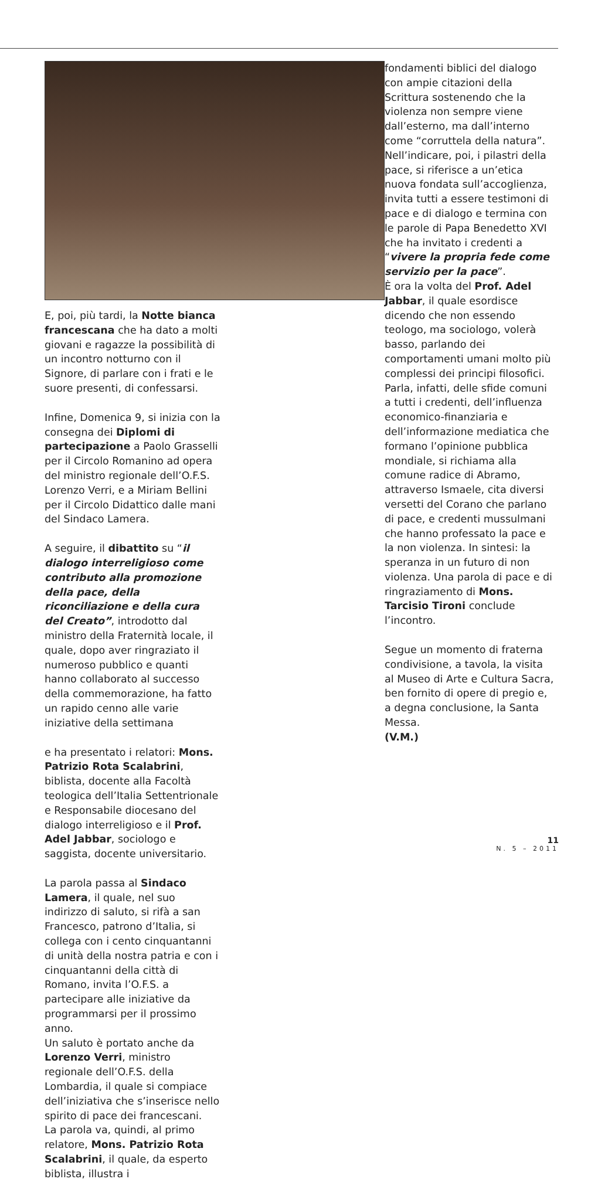E, poi, più tardi, la Notte bianca francescana che ha dato a molti giovani e ragazze la possibilità di un incontro notturno con il Signore, di parlare con i frati e le suore presenti, di confessarsi.
Infine, Domenica 9, si inizia con la consegna dei Diplomi di partecipazione a Paolo Grasselli per il Circolo Romanino ad opera del ministro regionale dell’O.F.S. Lorenzo Verri, e a Miriam Bellini per il Circolo Didattico dalle mani del Sindaco Lamera.
A seguire, il dibattito su “il dialogo interreligioso come contributo alla promozione della pace, della riconciliazione e della cura del Creato”, introdotto dal ministro della Fraternità locale, il quale, dopo aver ringraziato il numeroso pubblico e quanti hanno collaborato al successo della commemorazione, ha fatto un rapido cenno alle varie iniziative della settimana
e ha presentato i relatori: Mons. Patrizio Rota Scalabrini, biblista, docente alla Facoltà teologica dell’Italia Settentrionale e Responsabile diocesano del dialogo interreligioso e il Prof. Adel Jabbar, sociologo e saggista, docente universitario.
La parola passa al Sindaco Lamera, il quale, nel suo indirizzo di saluto, si rifà a san Francesco, patrono d’Italia, si collega con i cento cinquantanni di unità della nostra patria e con i cinquantanni della città di Romano, invita l’O.F.S. a partecipare alle iniziative da programmarsi per il prossimo anno.
Un saluto è portato anche da Lorenzo Verri, ministro regionale dell’O.F.S. della Lombardia, il quale si compiace dell’iniziativa che s’inserisce nello spirito di pace dei francescani.
La parola va, quindi, al primo relatore, Mons. Patrizio Rota Scalabrini, il quale, da esperto biblista, illustra i
fondamenti biblici del dialogo con ampie citazioni della Scrittura sostenendo che la violenza non sempre viene dall’esterno, ma dall’interno come “corruttela della natura”. Nell’indicare, poi, i pilastri della pace, si riferisce a un’etica nuova fondata sull’accoglienza, invita tutti a essere testimoni di pace e di dialogo e termina con le parole di Papa Benedetto XVI che ha invitato i credenti a “vivere la propria fede come servizio per la pace”.
È ora la volta del Prof. Adel Jabbar, il quale esordisce dicendo che non essendo teologo, ma sociologo, volerà basso, parlando dei comportamenti umani molto più complessi dei principi filosofici. Parla, infatti, delle sfide comuni a tutti i credenti, dell’influenza economico-finanziaria e dell’informazione mediatica che formano l’opinione pubblica mondiale, si richiama alla comune radice di Abramo, attraverso Ismaele, cita diversi versetti del Corano che parlano di pace, e credenti mussulmani che hanno professato la pace e la non violenza. In sintesi: la speranza in un futuro di non violenza. Una parola di pace e di ringraziamento di Mons. Tarcisio Tironi conclude l’incontro.
Segue un momento di fraterna condivisione, a tavola, la visita al Museo di Arte e Cultura Sacra, ben fornito di opere di pregio e, a degna conclusione, la Santa Messa.
(V.M.)
11
N. 5 – 2011